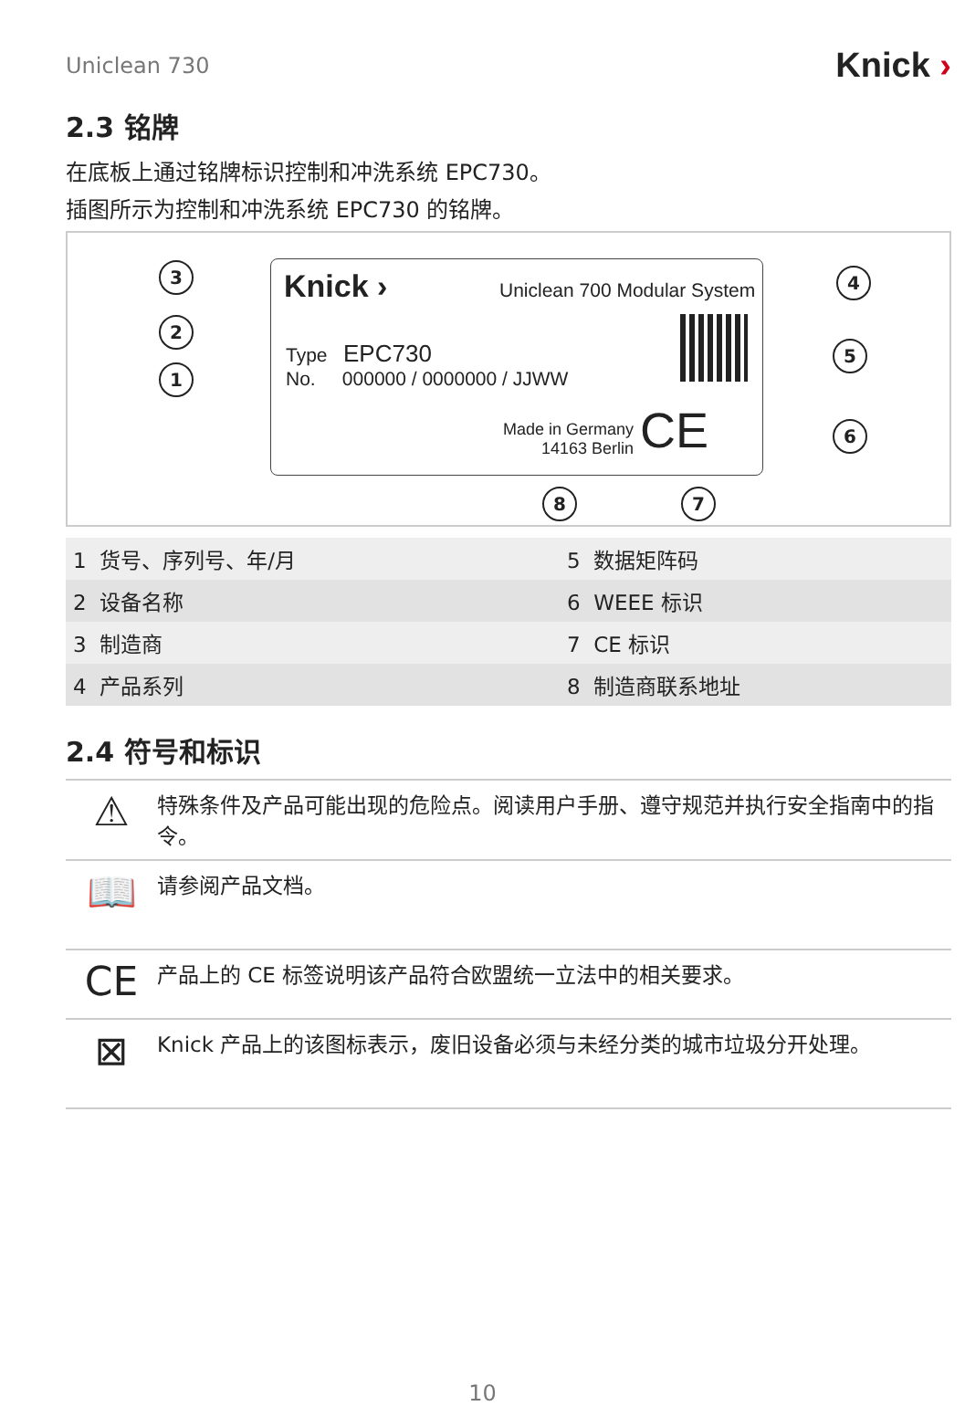Uniclean 730
Knick ›
2.3 铭牌
在底板上通过铭牌标识控制和冲洗系统 EPC730。
插图所示为控制和冲洗系统 EPC730 的铭牌。
3
2
1
4
5
6
8 7
Knick › Uniclean 700 Modular System
Type EPC730
No. 000000 / 0000000 / JJWW
Made in Germany
14163 Berlin
CE
| 1 货号、序列号、年/月 | 5 数据矩阵码 |
| 2 设备名称 | 6 WEEE 标识 |
| 3 制造商 | 7 CE 标识 |
| 4 产品系列 | 8 制造商联系地址 |
2.4 符号和标识
⚠
特殊条件及产品可能出现的危险点。阅读用户手册、遵守规范并执行安全指南中的指令。
📖
请参阅产品文档。
CE
产品上的 CE 标签说明该产品符合欧盟统一立法中的相关要求。
⊠
Knick 产品上的该图标表示，废旧设备必须与未经分类的城市垃圾分开处理。
10